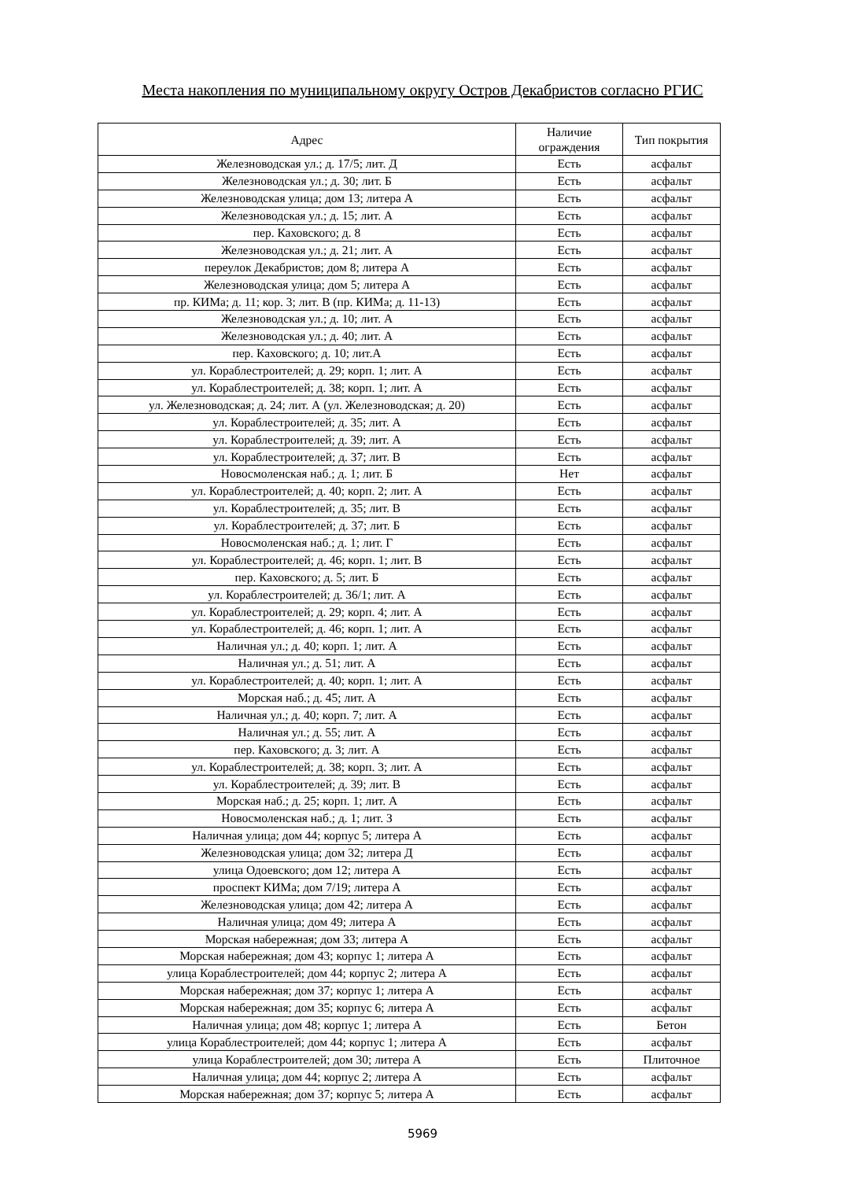Места накопления по муниципальному округу Остров Декабристов согласно РГИС
| Адрес | Наличие ограждения | Тип покрытия |
| --- | --- | --- |
| Железноводская ул.; д. 17/5; лит. Д | Есть | асфальт |
| Железноводская ул.; д. 30; лит. Б | Есть | асфальт |
| Железноводская улица; дом 13; литера А | Есть | асфальт |
| Железноводская ул.; д. 15; лит. А | Есть | асфальт |
| пер. Каховского; д. 8 | Есть | асфальт |
| Железноводская ул.; д. 21; лит. А | Есть | асфальт |
| переулок Декабристов; дом 8; литера А | Есть | асфальт |
| Железноводская улица; дом 5; литера А | Есть | асфальт |
| пр. КИМа; д. 11; кор. 3; лит. В (пр. КИМа; д. 11-13) | Есть | асфальт |
| Железноводская ул.; д. 10; лит. А | Есть | асфальт |
| Железноводская ул.; д. 40; лит. А | Есть | асфальт |
| пер. Каховского; д. 10; лит.А | Есть | асфальт |
| ул. Кораблестроителей; д. 29; корп. 1; лит. А | Есть | асфальт |
| ул. Кораблестроителей; д. 38; корп. 1; лит. А | Есть | асфальт |
| ул. Железноводская; д. 24; лит. А (ул. Железноводская; д. 20) | Есть | асфальт |
| ул. Кораблестроителей; д. 35; лит. А | Есть | асфальт |
| ул. Кораблестроителей; д. 39; лит. А | Есть | асфальт |
| ул. Кораблестроителей; д. 37; лит. В | Есть | асфальт |
| Новосмоленская наб.; д. 1; лит. Б | Нет | асфальт |
| ул. Кораблестроителей; д. 40; корп. 2; лит. А | Есть | асфальт |
| ул. Кораблестроителей; д. 35; лит. В | Есть | асфальт |
| ул. Кораблестроителей; д. 37; лит. Б | Есть | асфальт |
| Новосмоленская наб.; д. 1; лит. Г | Есть | асфальт |
| ул. Кораблестроителей; д. 46; корп. 1; лит. В | Есть | асфальт |
| пер. Каховского; д. 5; лит. Б | Есть | асфальт |
| ул. Кораблестроителей; д. 36/1; лит. А | Есть | асфальт |
| ул. Кораблестроителей; д. 29; корп. 4; лит. А | Есть | асфальт |
| ул. Кораблестроителей; д. 46; корп. 1; лит. А | Есть | асфальт |
| Наличная ул.; д. 40; корп. 1; лит. А | Есть | асфальт |
| Наличная ул.; д. 51; лит. А | Есть | асфальт |
| ул. Кораблестроителей; д. 40; корп. 1; лит. А | Есть | асфальт |
| Морская наб.; д. 45; лит. А | Есть | асфальт |
| Наличная ул.; д. 40; корп. 7; лит. А | Есть | асфальт |
| Наличная ул.; д. 55; лит. А | Есть | асфальт |
| пер. Каховского; д. 3; лит. А | Есть | асфальт |
| ул. Кораблестроителей; д. 38; корп. 3; лит. А | Есть | асфальт |
| ул. Кораблестроителей; д. 39; лит. В | Есть | асфальт |
| Морская наб.; д. 25; корп. 1; лит. А | Есть | асфальт |
| Новосмоленская наб.; д. 1; лит. З | Есть | асфальт |
| Наличная улица; дом 44; корпус 5; литера А | Есть | асфальт |
| Железноводская улица; дом 32; литера Д | Есть | асфальт |
| улица Одоевского; дом 12; литера А | Есть | асфальт |
| проспект КИМа; дом 7/19; литера А | Есть | асфальт |
| Железноводская улица; дом 42; литера А | Есть | асфальт |
| Наличная улица; дом 49; литера А | Есть | асфальт |
| Морская набережная; дом 33; литера А | Есть | асфальт |
| Морская набережная; дом 43; корпус 1; литера А | Есть | асфальт |
| улица Кораблестроителей; дом 44; корпус 2; литера А | Есть | асфальт |
| Морская набережная; дом 37; корпус 1; литера А | Есть | асфальт |
| Морская набережная; дом 35; корпус 6; литера А | Есть | асфальт |
| Наличная улица; дом 48; корпус 1; литера А | Есть | Бетон |
| улица Кораблестроителей; дом 44; корпус 1; литера А | Есть | асфальт |
| улица Кораблестроителей; дом 30; литера А | Есть | Плиточное |
| Наличная улица; дом 44; корпус 2; литера А | Есть | асфальт |
| Морская набережная; дом 37; корпус 5; литера А | Есть | асфальт |
5969